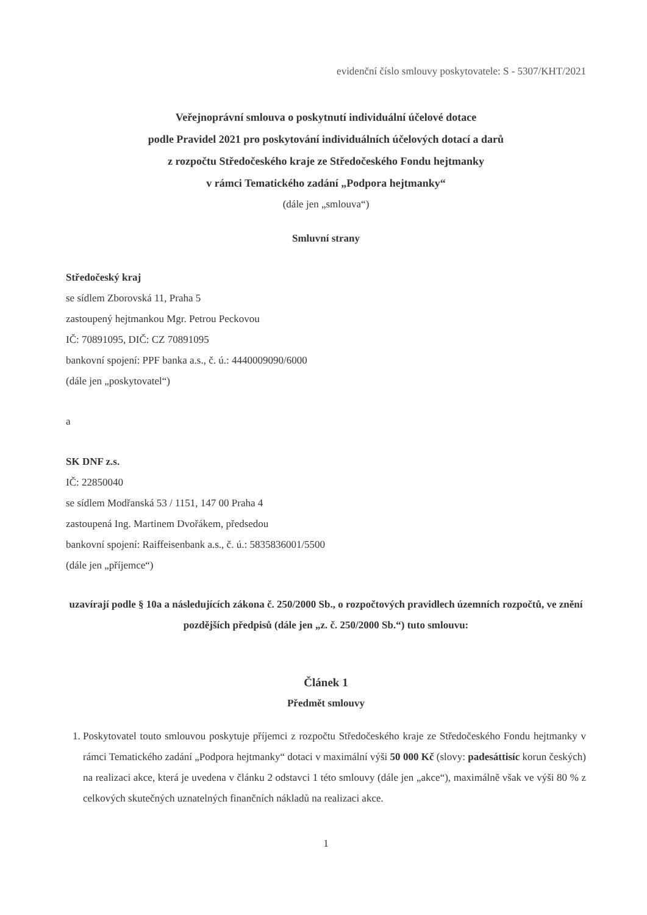evidenční číslo smlouvy poskytovatele: S - 5307/KHT/2021
Veřejnoprávní smlouva o poskytnutí individuální účelové dotace
podle Pravidel 2021 pro poskytování individuálních účelových dotací a darů
z rozpočtu Středočeského kraje ze Středočeského Fondu hejtmanky
v rámci Tematického zadání „Podpora hejtmanky“
(dále jen „smlouva“)
Smluvní strany
Středočeský kraj
se sídlem Zborovská 11, Praha 5
zastoupený hejtmankou Mgr. Petrou Peckovou
IČ: 70891095, DIČ: CZ 70891095
bankovní spojení: PPF banka a.s., č. ú.: 4440009090/6000
(dále jen „poskytovatel“)
a
SK DNF z.s.
IČ: 22850040
se sídlem Modřanská 53 / 1151, 147 00 Praha 4
zastoupená Ing. Martinem Dvořákem, předsedou
bankovní spojení: Raiffeisenbank a.s., č. ú.: 5835836001/5500
(dále jen „příjemce“)
uzavírají podle § 10a a následujících zákona č. 250/2000 Sb., o rozpočtových pravidlech územních rozpočtů, ve znění pozdějších předpisů (dále jen „z. č. 250/2000 Sb.“) tuto smlouvu:
Článek 1
Předmět smlouvy
1. Poskytovatel touto smlouvou poskytuje příjemci z rozpočtu Středočeského kraje ze Středočeského Fondu hejtmanky v rámci Tematického zadání „Podpora hejtmanky“ dotaci v maximální výši 50 000 Kč (slovy: padesáttisíc korun českých) na realizaci akce, která je uvedena v článku 2 odstavci 1 této smlouvy (dále jen „akce“), maximálně však ve výši 80 % z celkových skutečných uznatelných finančních nákladů na realizaci akce.
1